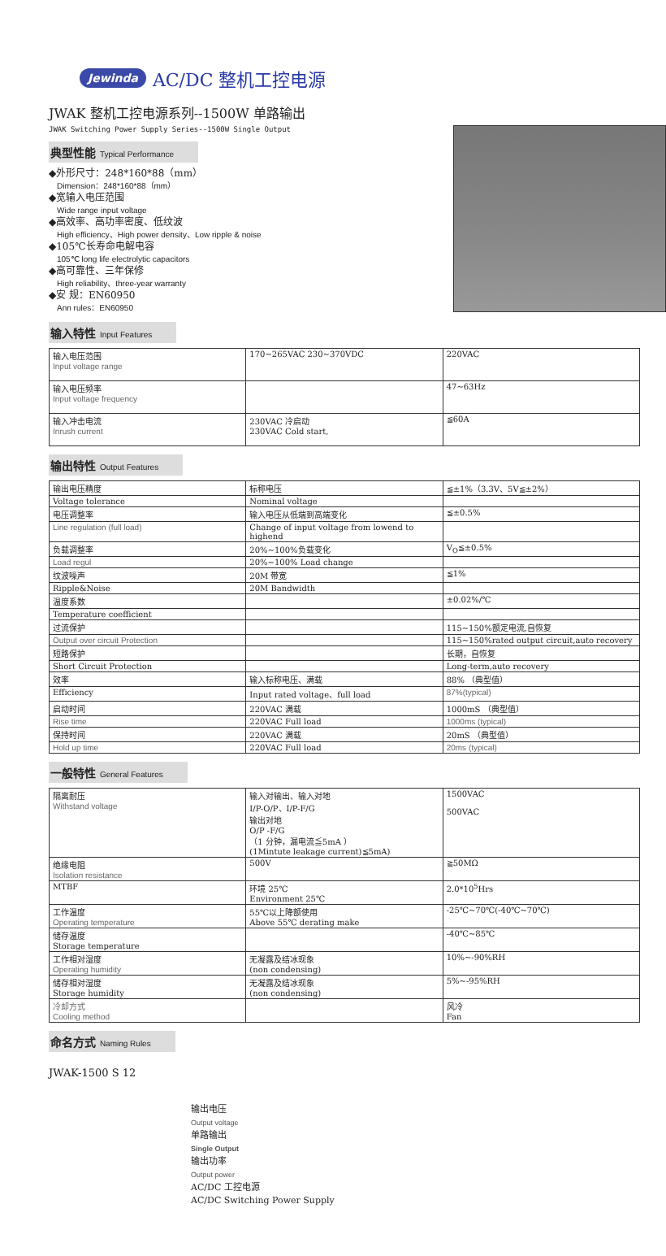Jewinda AC/DC 整机工控电源
JWAK 整机工控电源系列--1500W 单路输出
JWAK Switching Power Supply Series--1500W Single Output
典型性能 Typical Performance
◆外形尺寸：248*160*88（mm）
Dimension：248*160*88（mm）
◆宽输入电压范围
Wide range input voltage
◆高效率、高功率密度、低纹波
High efficiency、High power density、Low ripple & noise
◆105℃长寿命电解电容
105℃ long life electrolytic capacitors
◆高可靠性、三年保修
High reliability、three-year warranty
◆安 规：EN60950
Ann rules：EN60950
输入特性 Input Features
| 输入电压范围 Input voltage range | 170~265VAC 230~370VDC | 220VAC |
| 输入电压频率 Input voltage frequency | | 47~63Hz |
| 输入冲击电流 Inrush current | 230VAC 冷启动 230VAC Cold start, | ≦60A |
输出特性 Output Features
| 输出电压精度 | 标称电压 | ≦±1%（3.3V、5V≦±2%） |
| Voltage tolerance | Nominal voltage | |
| 电压调整率 | 输入电压从低端到高端变化 | ≦±0.5% |
| Line regulation (full load) | Change of input voltage from lowend to highend | |
| 负载调整率 | 20%~100%负载变化 | V<sub>O</sub>≦±0.5% |
| Load regul | 20%~100% Load change | |
| 纹波噪声 | 20M 带宽 | ≦1% |
| Ripple&Noise | 20M Bandwidth | |
| 温度系数 | | ±0.02%/℃ |
| Temperature coefficient | | |
| 过流保护 | | 115~150%额定电流,自恢复 |
| Output over circuit Protection | | 115~150%rated output circuit,auto recovery |
| 短路保护 | | 长期，自恢复 |
| Short Circuit Protection | | Long-term,auto recovery |
| 效率 | 输入标称电压、满载 | 88% （典型值） |
| Efficiency | Input rated voltage、full load | 87%(typical) |
| 启动时间 | 220VAC 满载 | 1000mS （典型值） |
| Rise time | 220VAC Full load | 1000ms (typical) |
| 保持时间 | 220VAC 满载 | 20mS （典型值） |
| Hold up time | 220VAC Full load | 20ms (typical) |
一般特性 General Features
| 隔离耐压 Withstand voltage | 输入对输出、输入对地 I/P-O/P、I/P-F/G 输出对地 O/P -F/G （1 分钟，漏电流≦5mA ） (1Mintute leakage current)≦5mA) | 1500VAC 500VAC |
| 绝缘电阻 Isolation resistance | 500V | ≧50MΩ |
| MTBF | 环境 25℃ Environment 25℃ | 2.0*10<sup>5</sup>Hrs |
| 工作温度 Operating temperature | 55℃以上降额使用 Above 55℃ derating make | -25℃~70℃(-40℃~70℃) |
| 储存温度 Storage temperature | | -40℃~85℃ |
| 工作相对湿度 Operating humidity | 无凝露及结冰现象 (non condensing) | 10%~-90%RH |
| 储存相对湿度 Storage humidity | 无凝露及结冰现象 (non condensing) | 5%~-95%RH |
| 冷却方式 Cooling method | | 风冷 Fan |
命名方式 Naming Rules
JWAK-1500 S 12
输出电压
Output voltage
单路输出
Single Output
输出功率
Output power
AC/DC 工控电源
AC/DC Switching Power Supply